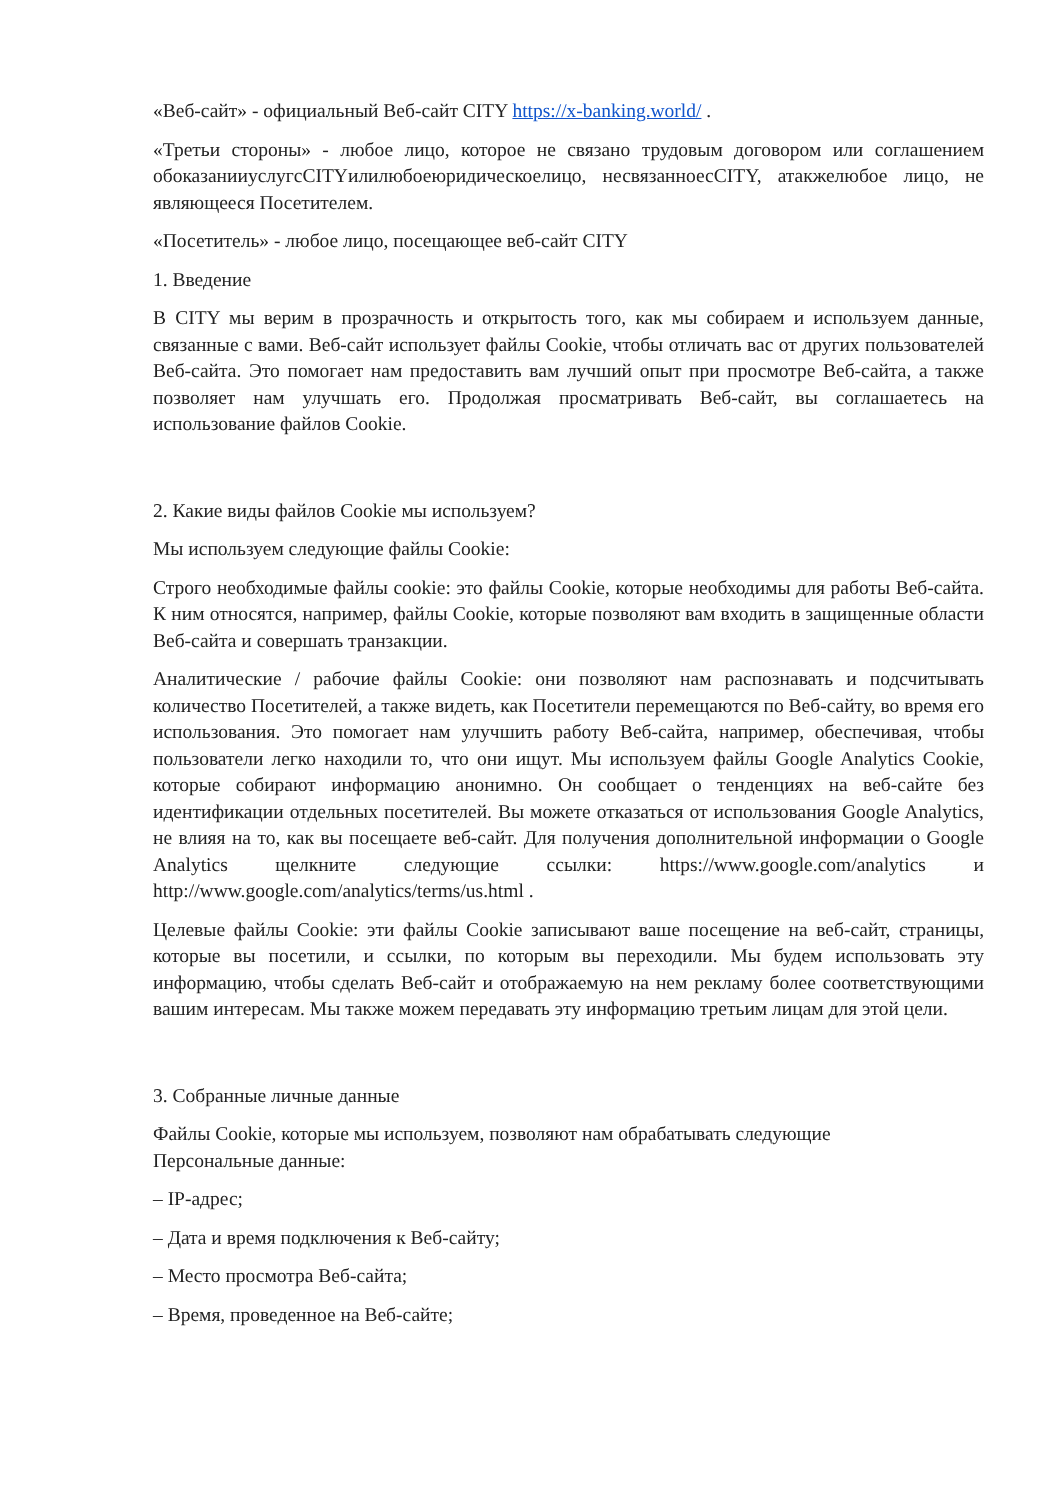«Веб-сайт» - официальный Веб-сайт CITY https://x-banking.world/ .
«Третьи стороны» - любое лицо, которое не связано трудовым договором или соглашением обоказанииуслугсCITYилилюбоеюридическоелицо, несвязанноесCITY, атакжелюбое лицо, не являющееся Посетителем.
«Посетитель» - любое лицо, посещающее веб-сайт CITY
1. Введение
В CITY мы верим в прозрачность и открытость того, как мы собираем и используем данные, связанные с вами. Веб-сайт использует файлы Cookie, чтобы отличать вас от других пользователей Веб-сайта. Это помогает нам предоставить вам лучший опыт при просмотре Веб-сайта, а также позволяет нам улучшать его. Продолжая просматривать Веб-сайт, вы соглашаетесь на использование файлов Cookie.
2. Какие виды файлов Cookie мы используем?
Мы используем следующие файлы Cookie:
Строго необходимые файлы cookie: это файлы Cookie, которые необходимы для работы Веб-сайта. К ним относятся, например, файлы Cookie, которые позволяют вам входить в защищенные области Веб-сайта и совершать транзакции.
Аналитические / рабочие файлы Cookie: они позволяют нам распознавать и подсчитывать количество Посетителей, а также видеть, как Посетители перемещаются по Веб-сайту, во время его использования. Это помогает нам улучшить работу Веб-сайта, например, обеспечивая, чтобы пользователи легко находили то, что они ищут. Мы используем файлы Google Analytics Cookie, которые собирают информацию анонимно. Он сообщает о тенденциях на веб-сайте без идентификации отдельных посетителей. Вы можете отказаться от использования Google Analytics, не влияя на то, как вы посещаете веб-сайт. Для получения дополнительной информации о Google Analytics щелкните следующие ссылки: https://www.google.com/analytics и http://www.google.com/analytics/terms/us.html .
Целевые файлы Cookie: эти файлы Cookie записывают ваше посещение на веб-сайт, страницы, которые вы посетили, и ссылки, по которым вы переходили. Мы будем использовать эту информацию, чтобы сделать Веб-сайт и отображаемую на нем рекламу более соответствующими вашим интересам. Мы также можем передавать эту информацию третьим лицам для этой цели.
3. Собранные личные данные
Файлы Cookie, которые мы используем, позволяют нам обрабатывать следующие
Персональные данные:
– IP-адрес;
– Дата и время подключения к Веб-сайту;
– Место просмотра Веб-сайта;
– Время, проведенное на Веб-сайте;